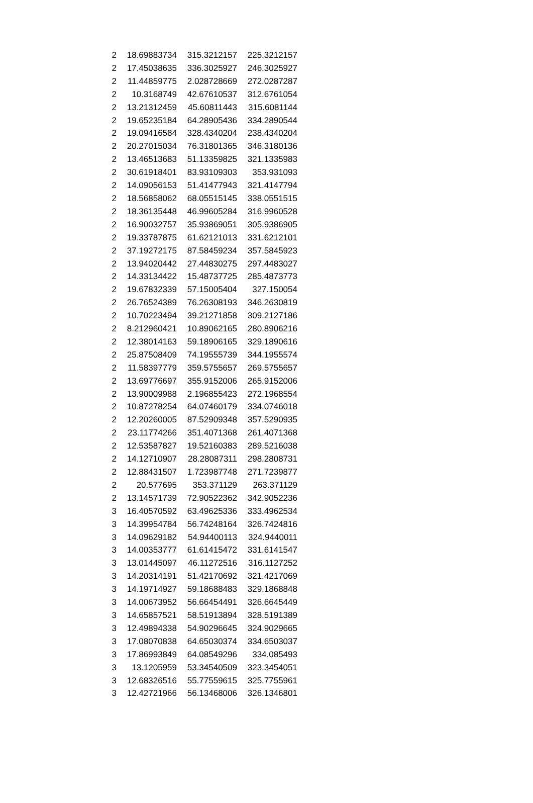| 2 | 18.69883734 | 315.3212157 | 225.3212157 |
| 2 | 17.45038635 | 336.3025927 | 246.3025927 |
| 2 | 11.44859775 | 2.028728669 | 272.0287287 |
| 2 | 10.3168749 | 42.67610537 | 312.6761054 |
| 2 | 13.21312459 | 45.60811443 | 315.6081144 |
| 2 | 19.65235184 | 64.28905436 | 334.2890544 |
| 2 | 19.09416584 | 328.4340204 | 238.4340204 |
| 2 | 20.27015034 | 76.31801365 | 346.3180136 |
| 2 | 13.46513683 | 51.13359825 | 321.1335983 |
| 2 | 30.61918401 | 83.93109303 | 353.931093 |
| 2 | 14.09056153 | 51.41477943 | 321.4147794 |
| 2 | 18.56858062 | 68.05515145 | 338.0551515 |
| 2 | 18.36135448 | 46.99605284 | 316.9960528 |
| 2 | 16.90032757 | 35.93869051 | 305.9386905 |
| 2 | 19.33787875 | 61.62121013 | 331.6212101 |
| 2 | 37.19272175 | 87.58459234 | 357.5845923 |
| 2 | 13.94020442 | 27.44830275 | 297.4483027 |
| 2 | 14.33134422 | 15.48737725 | 285.4873773 |
| 2 | 19.67832339 | 57.15005404 | 327.150054 |
| 2 | 26.76524389 | 76.26308193 | 346.2630819 |
| 2 | 10.70223494 | 39.21271858 | 309.2127186 |
| 2 | 8.212960421 | 10.89062165 | 280.8906216 |
| 2 | 12.38014163 | 59.18906165 | 329.1890616 |
| 2 | 25.87508409 | 74.19555739 | 344.1955574 |
| 2 | 11.58397779 | 359.5755657 | 269.5755657 |
| 2 | 13.69776697 | 355.9152006 | 265.9152006 |
| 2 | 13.90009988 | 2.196855423 | 272.1968554 |
| 2 | 10.87278254 | 64.07460179 | 334.0746018 |
| 2 | 12.20260005 | 87.52909348 | 357.5290935 |
| 2 | 23.11774266 | 351.4071368 | 261.4071368 |
| 2 | 12.53587827 | 19.52160383 | 289.5216038 |
| 2 | 14.12710907 | 28.28087311 | 298.2808731 |
| 2 | 12.88431507 | 1.723987748 | 271.7239877 |
| 2 | 20.577695 | 353.371129 | 263.371129 |
| 2 | 13.14571739 | 72.90522362 | 342.9052236 |
| 3 | 16.40570592 | 63.49625336 | 333.4962534 |
| 3 | 14.39954784 | 56.74248164 | 326.7424816 |
| 3 | 14.09629182 | 54.94400113 | 324.9440011 |
| 3 | 14.00353777 | 61.61415472 | 331.6141547 |
| 3 | 13.01445097 | 46.11272516 | 316.1127252 |
| 3 | 14.20314191 | 51.42170692 | 321.4217069 |
| 3 | 14.19714927 | 59.18688483 | 329.1868848 |
| 3 | 14.00673952 | 56.66454491 | 326.6645449 |
| 3 | 14.65857521 | 58.51913894 | 328.5191389 |
| 3 | 12.49894338 | 54.90296645 | 324.9029665 |
| 3 | 17.08070838 | 64.65030374 | 334.6503037 |
| 3 | 17.86993849 | 64.08549296 | 334.085493 |
| 3 | 13.1205959 | 53.34540509 | 323.3454051 |
| 3 | 12.68326516 | 55.77559615 | 325.7755961 |
| 3 | 12.42721966 | 56.13468006 | 326.1346801 |